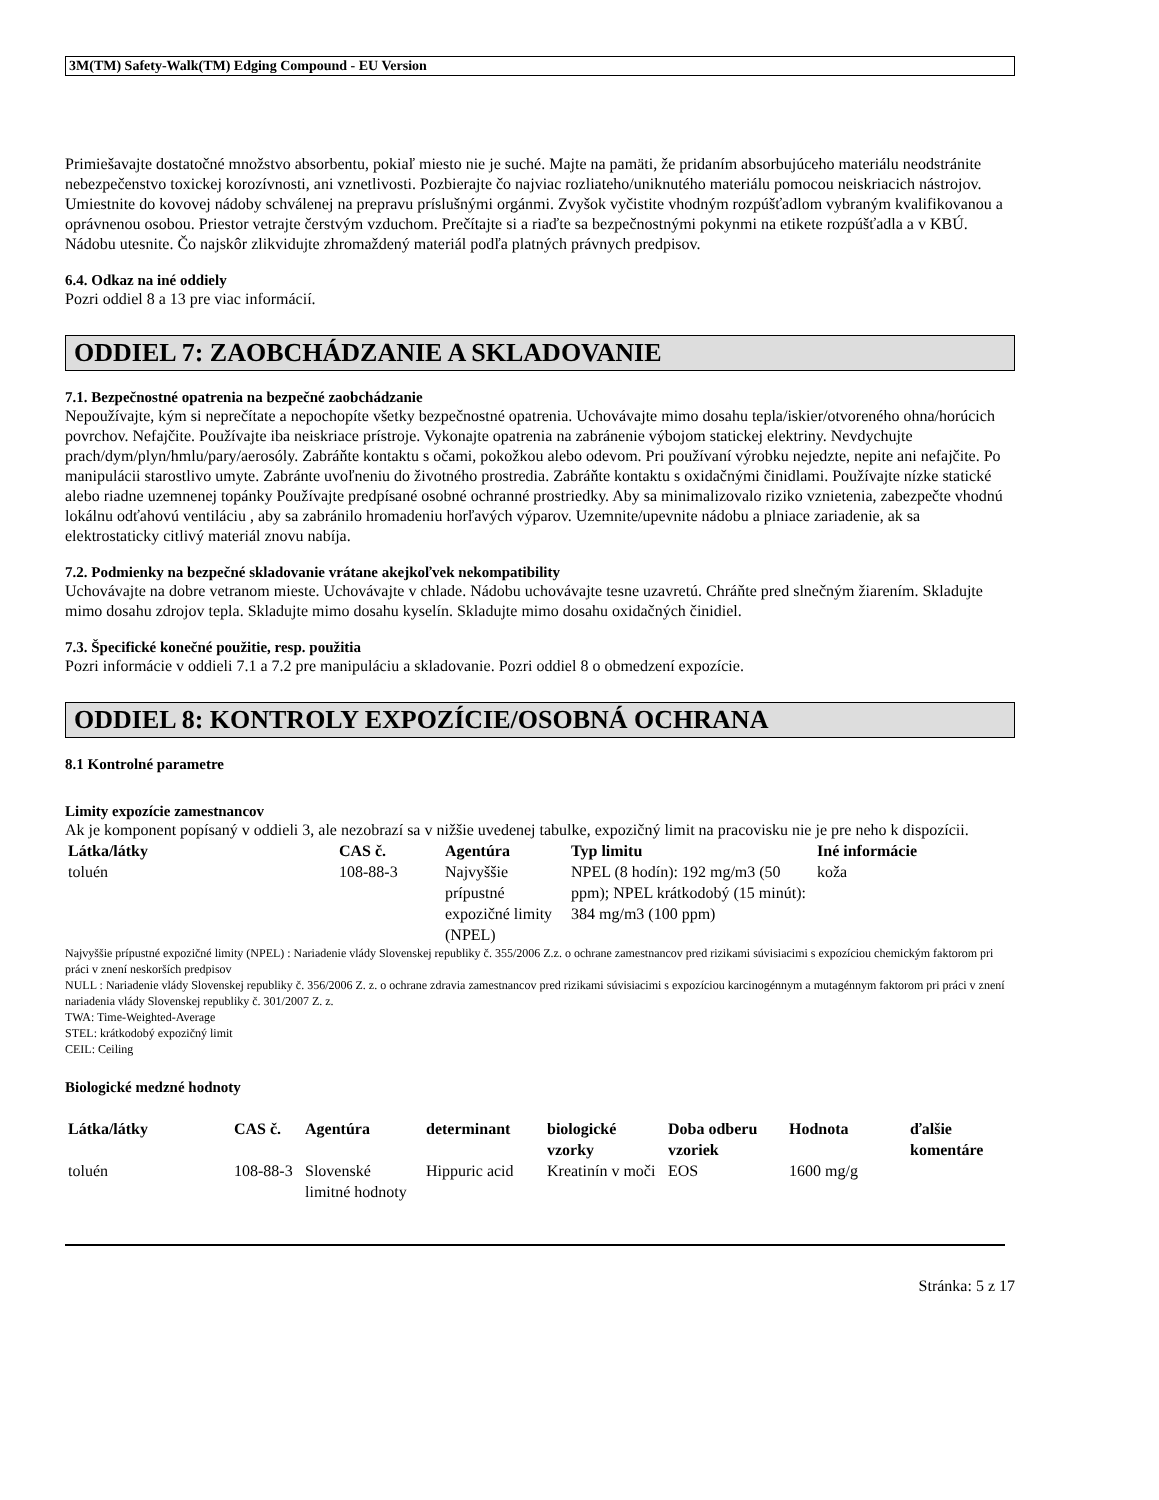3M(TM) Safety-Walk(TM) Edging Compound - EU Version
Primiešavajte dostatočné množstvo absorbentu, pokiaľ miesto nie je suché. Majte na pamäti, že pridaním absorbujúceho materiálu neodstránite nebezpečenstvo toxickej korozívnosti, ani vznetlivosti. Pozbierajte čo najviac rozliateho/uniknutého materiálu pomocou neiskriacich nástrojov. Umiestnite do kovovej nádoby schválenej na prepravu príslušnými orgánmi. Zvyšok vyčistite vhodným rozpúšťadlom vybraným kvalifikovanou a oprávnenou osobou. Priestor vetrajte čerstvým vzduchom. Prečítajte si a riaďte sa bezpečnostnými pokynmi na etikete rozpúšťadla a v KBÚ. Nádobu utesnite. Čo najskôr zlikvidujte zhromaždený materiál podľa platných právnych predpisov.
6.4. Odkaz na iné oddiely
Pozri oddiel 8 a 13 pre viac informácií.
ODDIEL 7: ZAOBCHÁDZANIE A SKLADOVANIE
7.1. Bezpečnostné opatrenia na bezpečné zaobchádzanie
Nepoužívajte, kým si neprečítate a nepochopíte všetky bezpečnostné opatrenia. Uchovávajte mimo dosahu tepla/iskier/otvoreného ohna/horúcich povrchov. Nefajčite. Používajte iba neiskriace prístroje. Vykonajte opatrenia na zabránenie výbojom statickej elektriny. Nevdychujte prach/dym/plyn/hmlu/pary/aerosóly. Zabráňte kontaktu s očami, pokožkou alebo odevom. Pri používaní výrobku nejedzte, nepite ani nefajčite. Po manipulácii starostlivo umyte. Zabránte uvoľneniu do životného prostredia. Zabráňte kontaktu s oxidačnými činidlami. Používajte nízke statické alebo riadne uzemnenej topánky Používajte predpísané osobné ochranné prostriedky. Aby sa minimalizovalo riziko vznietenia, zabezpečte vhodnú lokálnu odťahovú ventiláciu , aby sa zabránilo hromadeniu horľavých výparov. Uzemnite/upevnite nádobu a plniace zariadenie, ak sa elektrostaticky citlivý materiál znovu nabíja.
7.2. Podmienky na bezpečné skladovanie vrátane akejkoľvek nekompatibility
Uchovávajte na dobre vetranom mieste. Uchovávajte v chlade. Nádobu uchovávajte tesne uzavretú. Chráňte pred slnečným žiarením. Skladujte mimo dosahu zdrojov tepla. Skladujte mimo dosahu kyselín. Skladujte mimo dosahu oxidačných činidiel.
7.3. Špecifické konečné použitie, resp. použitia
Pozri informácie v oddieli 7.1 a 7.2 pre manipuláciu a skladovanie. Pozri oddiel 8 o obmedzení expozície.
ODDIEL 8: KONTROLY EXPOZÍCIE/OSOBNÁ OCHRANA
8.1 Kontrolné parametre
Limity expozície zamestnancov
Ak je komponent popísaný v oddieli 3, ale nezobrazí sa v nižšie uvedenej tabulke, expozičný limit na pracovisku nie je pre neho k dispozícii.
| Látka/látky | CAS č. | Agentúra | Typ limitu | Iné informácie |
| --- | --- | --- | --- | --- |
| toluén | 108-88-3 | Najvyššie prípustné expozičné limity (NPEL) | NPEL (8 hodín): 192 mg/m3 (50 ppm); NPEL krátkodobý (15 minút): 384 mg/m3 (100 ppm) | koža |
Najvyššie prípustné expozičné limity (NPEL) : Nariadenie vlády Slovenskej republiky č. 355/2006 Z.z. o ochrane zamestnancov pred rizikami súvisiacimi s expozíciou chemickým faktorom pri práci v znení neskorších predpisov
NULL : Nariadenie vlády Slovenskej republiky č. 356/2006 Z. z. o ochrane zdravia zamestnancov pred rizikami súvisiacimi s expozíciou karcinogénnym a mutagénnym faktorom pri práci v znení nariadenia vlády Slovenskej republiky č. 301/2007 Z. z.
TWA: Time-Weighted-Average
STEL: krátkodobý expozičný limit
CEIL: Ceiling
Biologické medzné hodnoty
| Látka/látky | CAS č. | Agentúra | determinant | biologické vzorky | Doba odberu vzoriek | Hodnota | ďalšie komentáre |
| --- | --- | --- | --- | --- | --- | --- | --- |
| toluén | 108-88-3 | Slovenské limitné hodnoty | Hippuric acid | Kreatinín v moči | EOS | 1600 mg/g | |
Stránka: 5 z 17